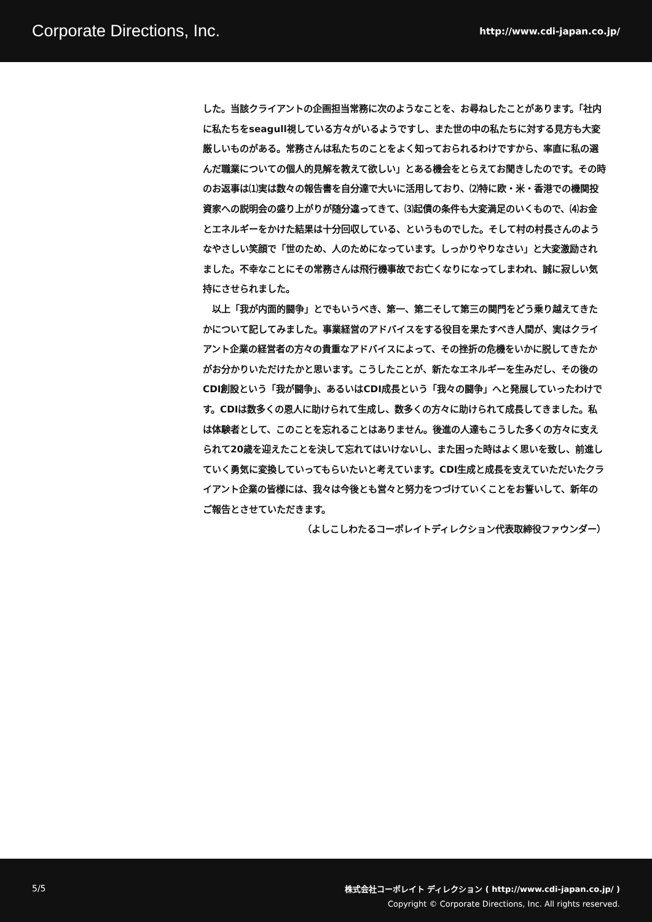Corporate Directions, Inc. http://www.cdi-japan.co.jp/
した。当該クライアントの企画担当常務に次のようなことを、お尋ねしたことがあります。「社内に私たちをseagull視している方々がいるようですし、また世の中の私たちに対する見方も大変厳しいものがある。常務さんは私たちのことをよく知っておられるわけですから、率直に私の選んだ職業についての個人的見解を教えて欲しい」とある機会をとらえてお聞きしたのです。その時のお返事は⑴実は数々の報告書を自分達で大いに活用しており、⑵特に欧・米・香港での機関投資家への説明会の盛り上がりが随分違ってきて、⑶起債の条件も大変満足のいくもので、⑷お金とエネルギーをかけた結果は十分回収している、というものでした。そして村の村長さんのようなやさしい笑顔で「世のため、人のためになっています。しっかりやりなさい」と大変激励されました。不幸なことにその常務さんは飛行機事故でお亡くなりになってしまわれ、誠に寂しい気持にさせられました。
　以上「我が内面的闘争」とでもいうべき、第一、第二そして第三の関門をどう乗り越えてきたかについて記してみました。事業経営のアドバイスをする役目を果たすべき人間が、実はクライアント企業の経営者の方々の貴重なアドバイスによって、その挫折の危機をいかに脱してきたかがお分かりいただけたかと思います。こうしたことが、新たなエネルギーを生みだし、その後のCDI創設という「我が闘争」、あるいはCDI成長という「我々の闘争」へと発展していったわけです。CDIは数多くの恩人に助けられて生成し、数多くの方々に助けられて成長してきました。私は体験者として、このことを忘れることはありません。後進の人達もこうした多くの方々に支えられて20歳を迎えたことを決して忘れてはいけないし、また困った時はよく思いを致し、前進していく勇気に変換していってもらいたいと考えています。CDI生成と成長を支えていただいたクライアント企業の皆様には、我々は今後とも営々と努力をつづけていくことをお誓いして、新年のご報告とさせていただきます。
（よしこしわたるコーポレイトディレクション代表取締役ファウンダー）
5/5
株式会社コーポレイト ディレクション ( http://www.cdi-japan.co.jp/ )
Copyright © Corporate Directions, Inc. All rights reserved.